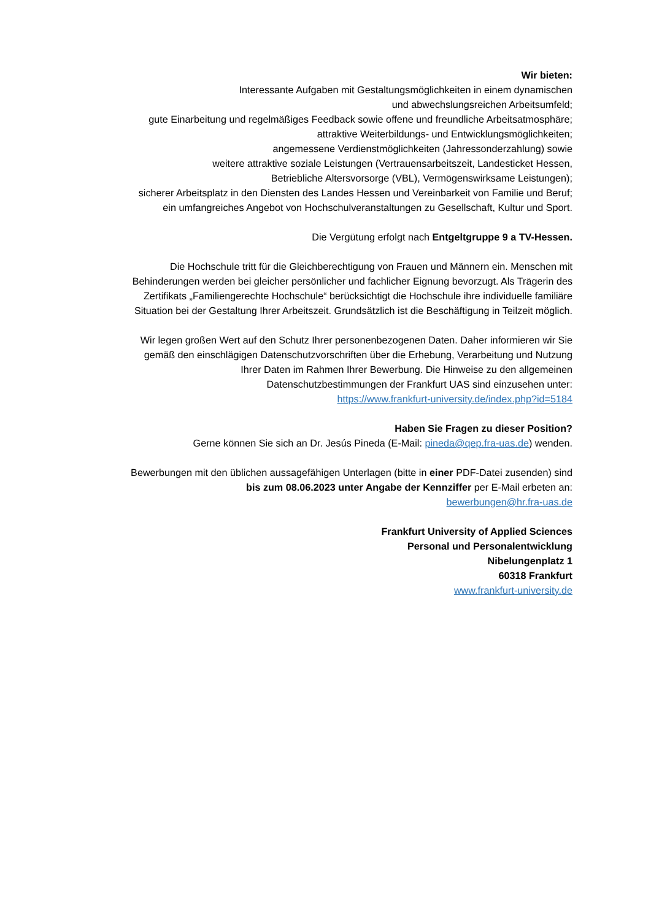Wir bieten:
Interessante Aufgaben mit Gestaltungsmöglichkeiten in einem dynamischen
und abwechslungsreichen Arbeitsumfeld;
gute Einarbeitung und regelmäßiges Feedback sowie offene und freundliche Arbeitsatmosphäre;
attraktive Weiterbildungs- und Entwicklungsmöglichkeiten;
angemessene Verdienstmöglichkeiten (Jahressonderzahlung) sowie
weitere attraktive soziale Leistungen (Vertrauensarbeitszeit, Landesticket Hessen,
Betriebliche Altersvorsorge (VBL), Vermögenswirksame Leistungen);
sicherer Arbeitsplatz in den Diensten des Landes Hessen und Vereinbarkeit von Familie und Beruf;
ein umfangreiches Angebot von Hochschulveranstaltungen zu Gesellschaft, Kultur und Sport.
Die Vergütung erfolgt nach Entgeltgruppe 9 a TV-Hessen.
Die Hochschule tritt für die Gleichberechtigung von Frauen und Männern ein. Menschen mit
Behinderungen werden bei gleicher persönlicher und fachlicher Eignung bevorzugt. Als Trägerin des
Zertifikats „Familiengerechte Hochschule“ berücksichtigt die Hochschule ihre individuelle familiäre
Situation bei der Gestaltung Ihrer Arbeitszeit. Grundsätzlich ist die Beschäftigung in Teilzeit möglich.
Wir legen großen Wert auf den Schutz Ihrer personenbezogenen Daten. Daher informieren wir Sie
gemäß den einschlägigen Datenschutzvorschriften über die Erhebung, Verarbeitung und Nutzung
Ihrer Daten im Rahmen Ihrer Bewerbung. Die Hinweise zu den allgemeinen
Datenschutzbestimmungen der Frankfurt UAS sind einzusehen unter:
https://www.frankfurt-university.de/index.php?id=5184
Haben Sie Fragen zu dieser Position?
Gerne können Sie sich an Dr. Jesús Pineda (E-Mail: pineda@qep.fra-uas.de) wenden.
Bewerbungen mit den üblichen aussagefähigen Unterlagen (bitte in einer PDF-Datei zusenden) sind
bis zum 08.06.2023 unter Angabe der Kennziffer per E-Mail erbeten an:
bewerbungen@hr.fra-uas.de
Frankfurt University of Applied Sciences
Personal und Personalentwicklung
Nibelungenplatz 1
60318 Frankfurt
www.frankfurt-university.de